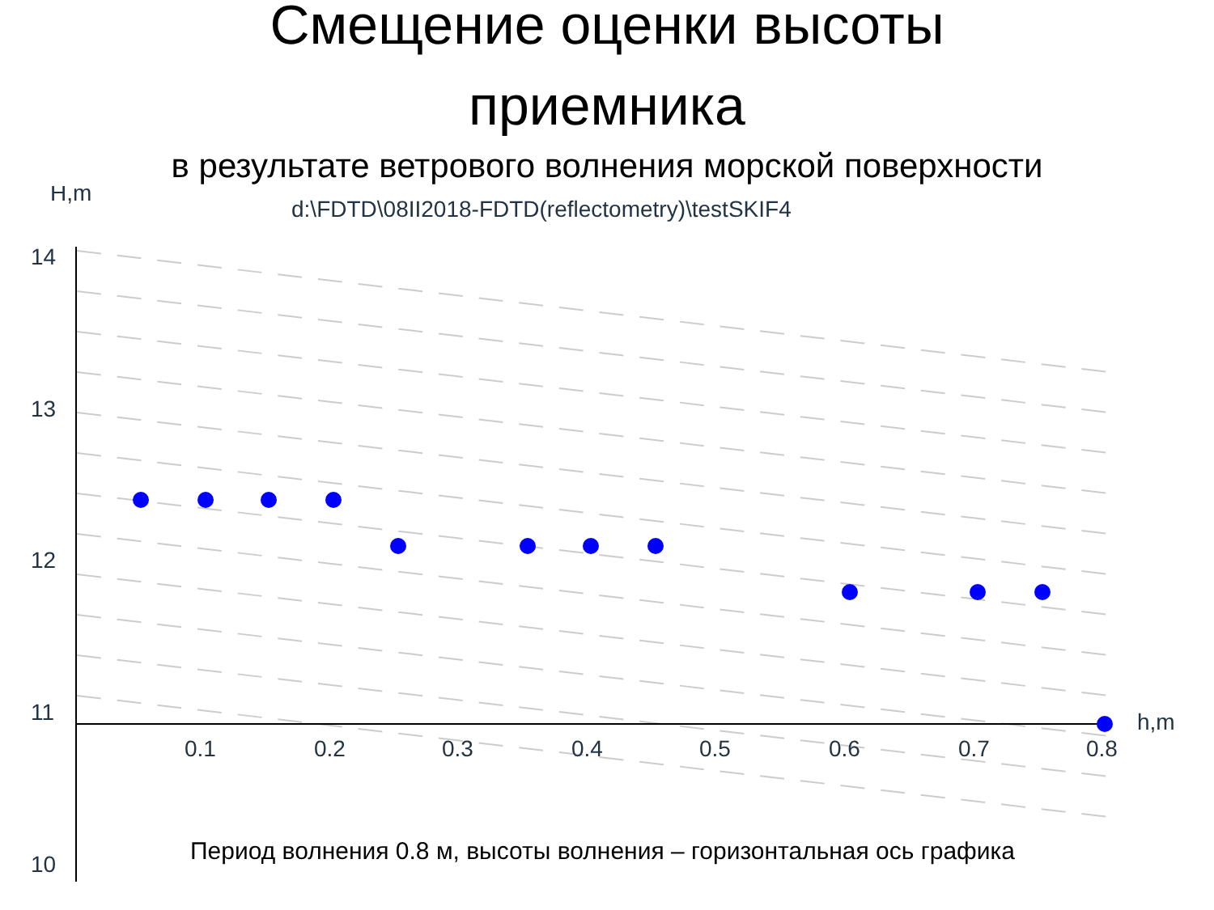Смещение оценки высоты
приемника
в результате ветрового волнения морской поверхности
14
13
12
11
10
0.1
0.2
0.3
0.4
0.5
0.6
0.7
0.8
h,m
H,m
d:\FDTD\08II2018-FDTD(reflectometry)\testSKIF4
Период волнения 0.8 м, высоты волнения – горизонтальная ось графика